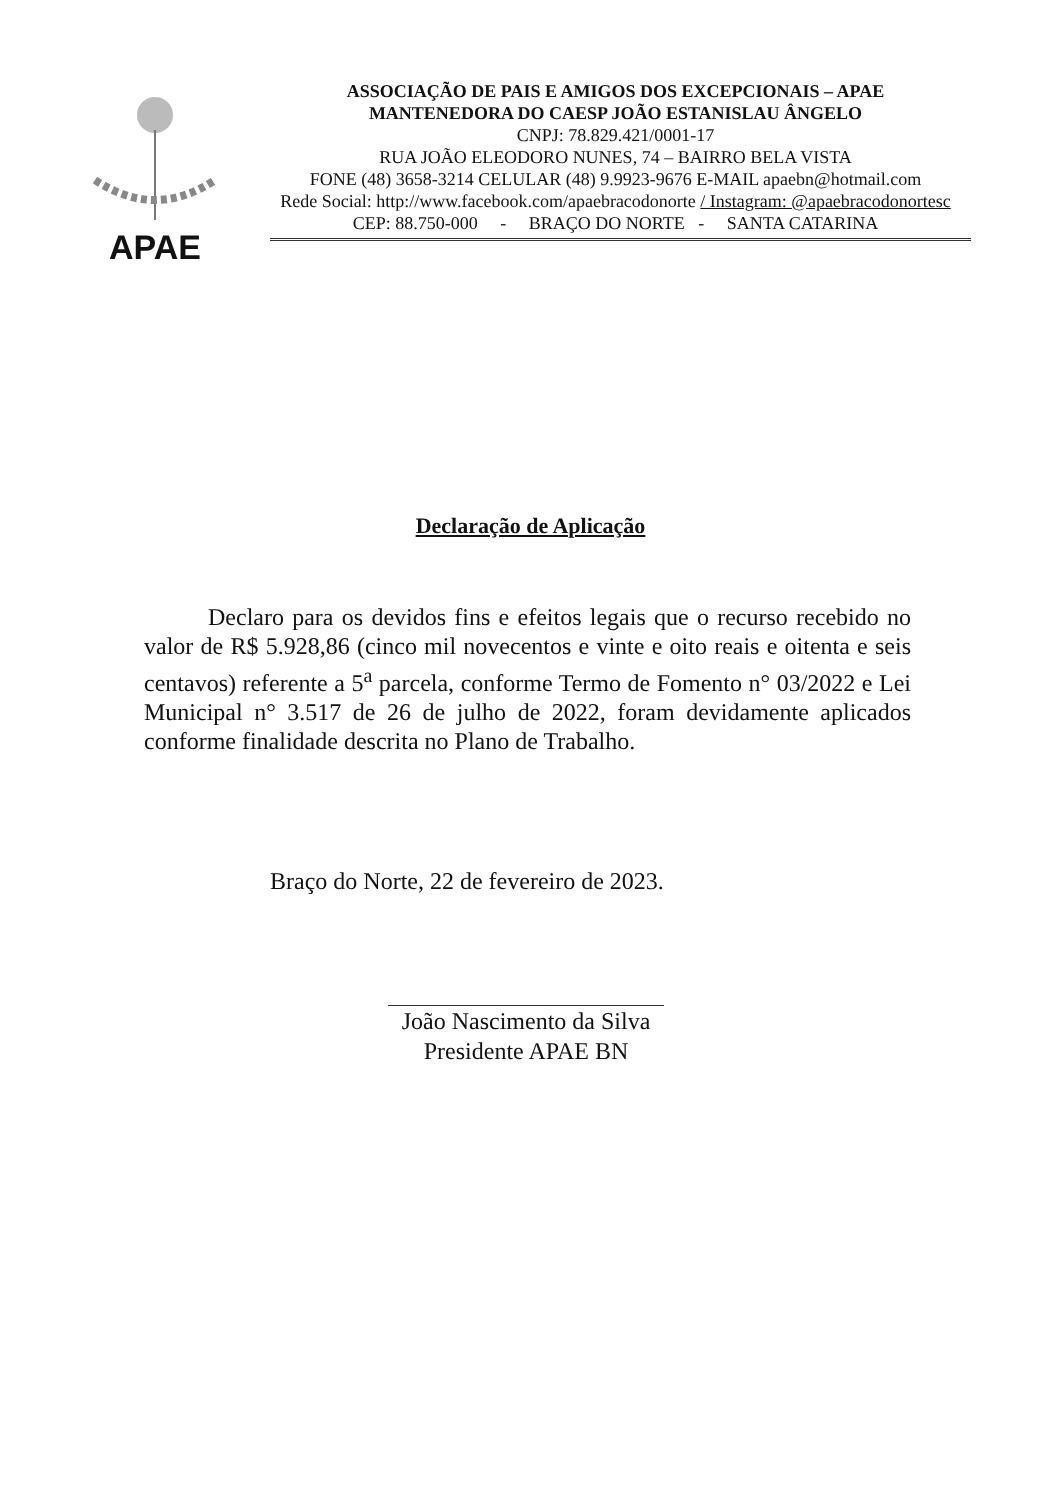APAE
ASSOCIAÇÃO DE PAIS E AMIGOS DOS EXCEPCIONAIS – APAE
MANTENEDORA DO CAESP JOÃO ESTANISLAU ÂNGELO
CNPJ: 78.829.421/0001-17
RUA JOÃO ELEODORO NUNES, 74 – BAIRRO BELA VISTA
FONE (48) 3658-3214 CELULAR (48) 9.9923-9676 E-MAIL apaebn@hotmail.com
Rede Social: http://www.facebook.com/apaebracodonorte / Instagram: @apaebracodonortesc
CEP: 88.750-000 - BRAÇO DO NORTE - SANTA CATARINA
Declaração de Aplicação
Declaro para os devidos fins e efeitos legais que o recurso recebido no valor de R$ 5.928,86 (cinco mil novecentos e vinte e oito reais e oitenta e seis centavos) referente a 5<sup>a</sup> parcela, conforme Termo de Fomento n° 03/2022 e Lei Municipal n° 3.517 de 26 de julho de 2022, foram devidamente aplicados conforme finalidade descrita no Plano de Trabalho.
Braço do Norte, 22 de fevereiro de 2023.
João Nascimento da Silva
Presidente APAE BN